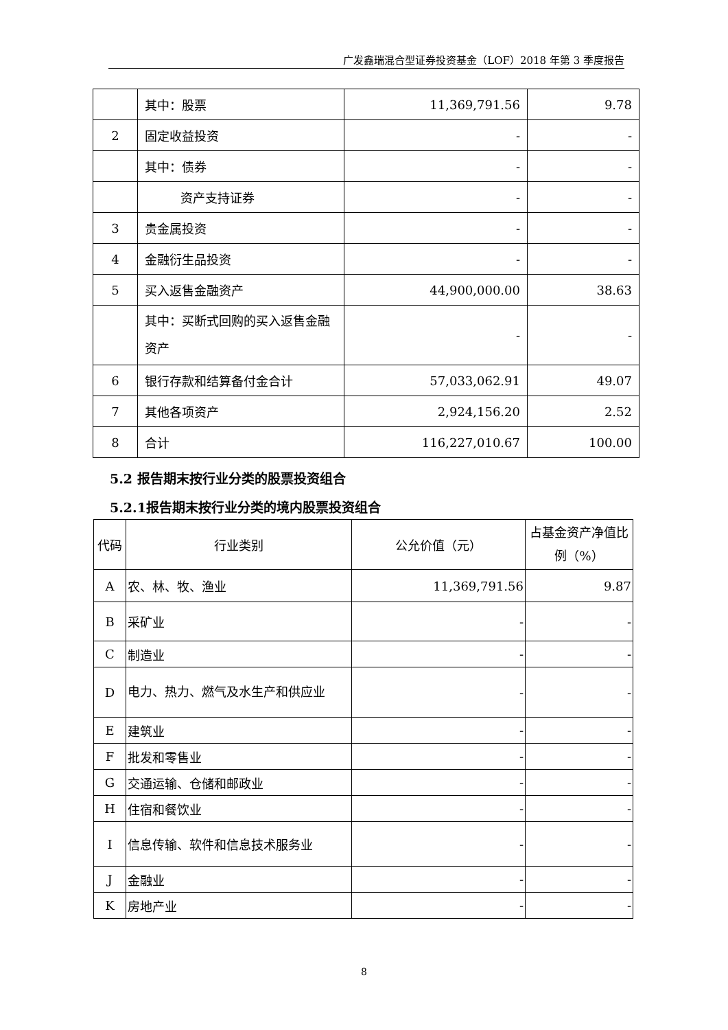广发鑫瑞混合型证券投资基金（LOF）2018 年第 3 季度报告
| | 其中：股票 | 11,369,791.56 | 9.78 |
| 2 | 固定收益投资 | - | - |
| | 其中：债券 | - | - |
| | 资产支持证券 | - | - |
| 3 | 贵金属投资 | - | - |
| 4 | 金融衍生品投资 | - | - |
| 5 | 买入返售金融资产 | 44,900,000.00 | 38.63 |
| | 其中：买断式回购的买入返售金融资产 | - | - |
| 6 | 银行存款和结算备付金合计 | 57,033,062.91 | 49.07 |
| 7 | 其他各项资产 | 2,924,156.20 | 2.52 |
| 8 | 合计 | 116,227,010.67 | 100.00 |
5.2 报告期末按行业分类的股票投资组合
5.2.1报告期末按行业分类的境内股票投资组合
| 代码 | 行业类别 | 公允价值（元） | 占基金资产净值比例（%） |
| --- | --- | --- | --- |
| A | 农、林、牧、渔业 | 11,369,791.56 | 9.87 |
| B | 采矿业 | - | - |
| C | 制造业 | - | - |
| D | 电力、热力、燃气及水生产和供应业 | - | - |
| E | 建筑业 | - | - |
| F | 批发和零售业 | - | - |
| G | 交通运输、仓储和邮政业 | - | - |
| H | 住宿和餐饮业 | - | - |
| I | 信息传输、软件和信息技术服务业 | - | - |
| J | 金融业 | - | - |
| K | 房地产业 | - | - |
8